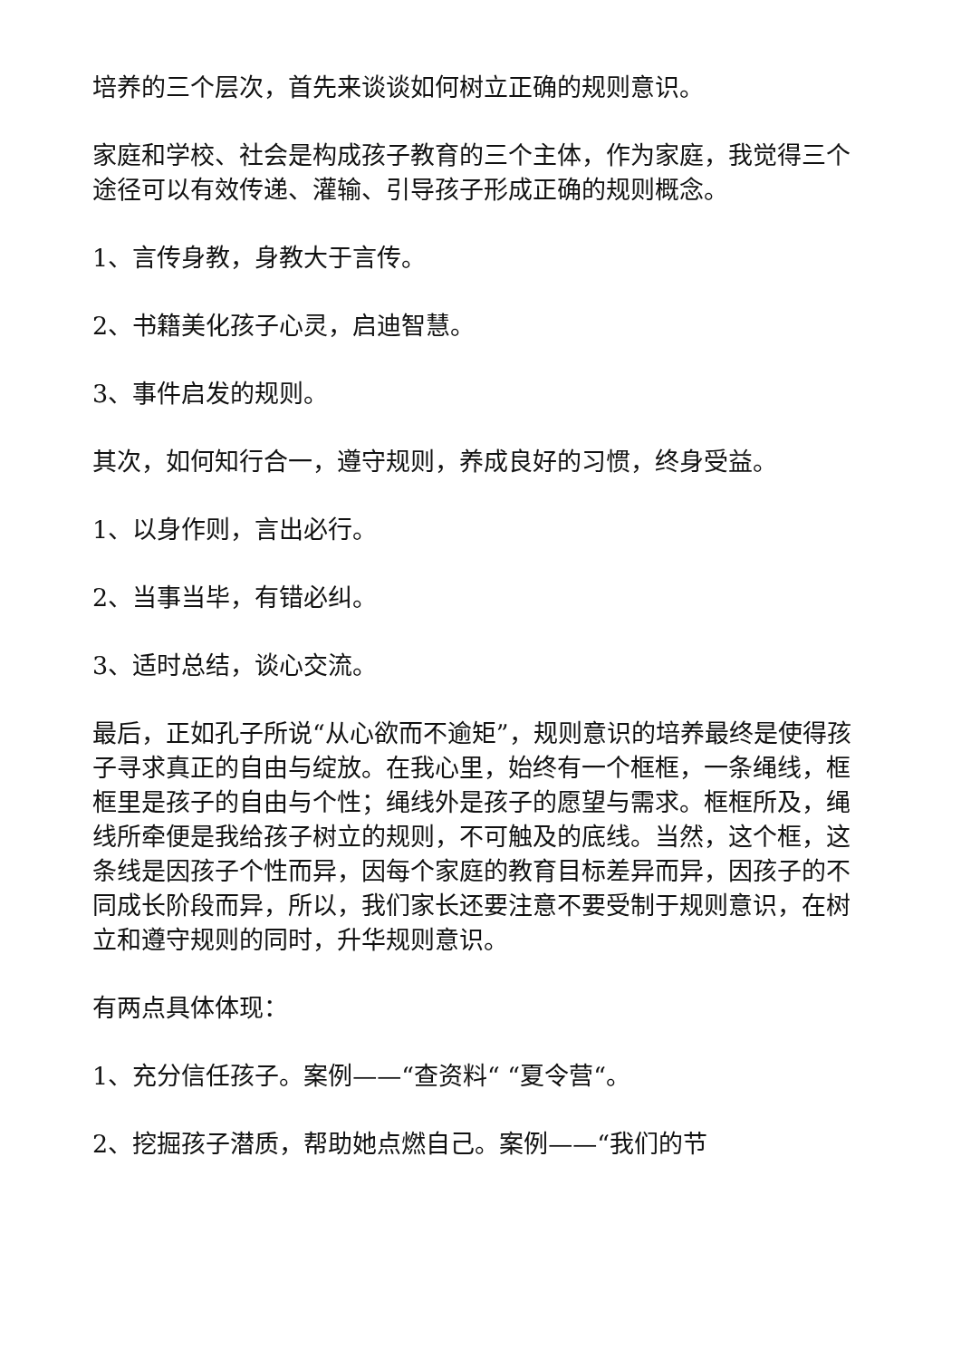培养的三个层次，首先来谈谈如何树立正确的规则意识。
家庭和学校、社会是构成孩子教育的三个主体，作为家庭，我觉得三个途径可以有效传递、灌输、引导孩子形成正确的规则概念。
1、言传身教，身教大于言传。
2、书籍美化孩子心灵，启迪智慧。
3、事件启发的规则。
其次，如何知行合一，遵守规则，养成良好的习惯，终身受益。
1、以身作则，言出必行。
2、当事当毕，有错必纠。
3、适时总结，谈心交流。
最后，正如孔子所说“从心欲而不逾矩”，规则意识的培养最终是使得孩子寻求真正的自由与绽放。在我心里，始终有一个框框，一条绳线，框框里是孩子的自由与个性；绳线外是孩子的愿望与需求。框框所及，绳线所牵便是我给孩子树立的规则，不可触及的底线。当然，这个框，这条线是因孩子个性而异，因每个家庭的教育目标差异而异，因孩子的不同成长阶段而异，所以，我们家长还要注意不要受制于规则意识，在树立和遵守规则的同时，升华规则意识。
有两点具体体现：
1、充分信任孩子。案例——“查资料“ “夏令营“。
2、挖掘孩子潜质，帮助她点燃自己。案例——“我们的节